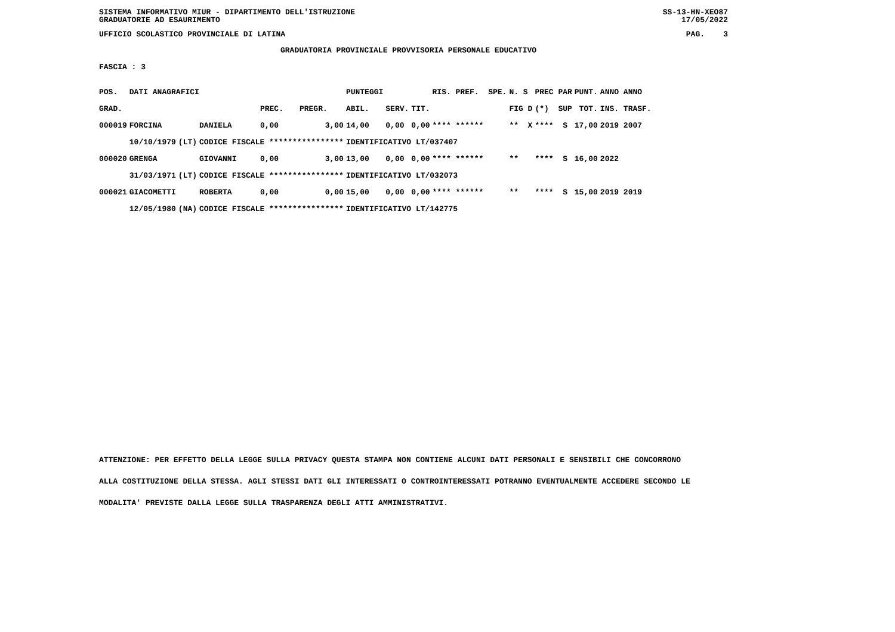SISTEMA INFORMATIVO MIUR - DIPARTIMENTO DELL'ISTRUZIONE SS-13-HN-XEO87
GRADUATORIE AD ESAURIMENTO 17/05/2022
UFFICIO SCOLASTICO PROVINCIALE DI LATINA PAG. 3
GRADUATORIA PROVINCIALE PROVVISORIA PERSONALE EDUCATIVO
FASCIA : 3
| POS. | DATI ANAGRAFICI | | | | | PUNTEGGI | | | RIS. PREF. SPE. | N. S | PREC PAR | PUNT. | ANNO ANNO |
| --- | --- | --- | --- | --- | --- | --- | --- | --- | --- | --- | --- | --- | --- |
| GRAD. | | | | PREC. | PREGR. | ABIL. | SERV. | TIT. | | FIG D | (*) SUP | TOT. | INS. TRASF. |
| 000019 | FORCINA | | DANIELA | 0,00 | 3,00 | 14,00 | 0,00 | 0,00 | **** ****** | ** X | **** S | 17,00 | 2019 2007 |
| | 10/10/1979 | (LT) | CODICE FISCALE **************** | | | IDENTIFICATIVO LT/037407 | | | | | | | |
| 000020 | GRENGA | | GIOVANNI | 0,00 | 3,00 | 13,00 | 0,00 | 0,00 | **** ****** | ** | **** S | 16,00 | 2022 |
| | 31/03/1971 | (LT) | CODICE FISCALE **************** | | | IDENTIFICATIVO LT/032073 | | | | | | | |
| 000021 | GIACOMETTI | | ROBERTA | 0,00 | 0,00 | 15,00 | 0,00 | 0,00 | **** ****** | ** | **** S | 15,00 | 2019 2019 |
| | 12/05/1980 | (NA) | CODICE FISCALE **************** | | | IDENTIFICATIVO LT/142775 | | | | | | | |
ATTENZIONE: PER EFFETTO DELLA LEGGE SULLA PRIVACY QUESTA STAMPA NON CONTIENE ALCUNI DATI PERSONALI E SENSIBILI CHE CONCORRONO
ALLA COSTITUZIONE DELLA STESSA. AGLI STESSI DATI GLI INTERESSATI O CONTROINTERESSATI POTRANNO EVENTUALMENTE ACCEDERE SECONDO LE
MODALITA' PREVISTE DALLA LEGGE SULLA TRASPARENZA DEGLI ATTI AMMINISTRATIVI.